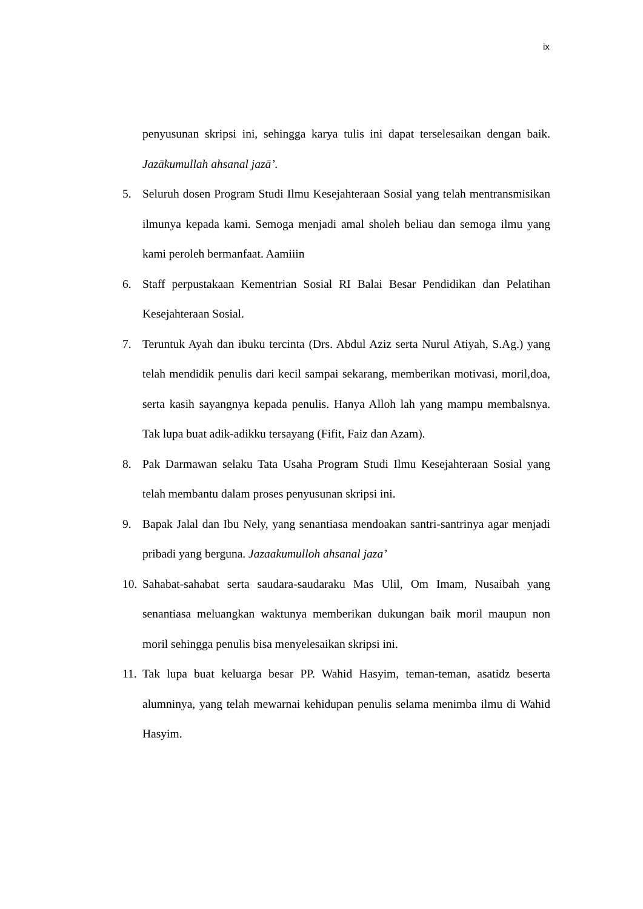ix
penyusunan skripsi ini, sehingga karya tulis ini dapat terselesaikan dengan baik. Jazākumullah ahsanal jazā’.
5. Seluruh dosen Program Studi Ilmu Kesejahteraan Sosial yang telah mentransmisikan ilmunya kepada kami. Semoga menjadi amal sholeh beliau dan semoga ilmu yang kami peroleh bermanfaat. Aamiiin
6. Staff perpustakaan Kementrian Sosial RI Balai Besar Pendidikan dan Pelatihan Kesejahteraan Sosial.
7. Teruntuk Ayah dan ibuku tercinta (Drs. Abdul Aziz serta Nurul Atiyah, S.Ag.) yang telah mendidik penulis dari kecil sampai sekarang, memberikan motivasi, moril,doa, serta kasih sayangnya kepada penulis. Hanya Alloh lah yang mampu membalsnya. Tak lupa buat adik-adikku tersayang (Fifit, Faiz dan Azam).
8. Pak Darmawan selaku Tata Usaha Program Studi Ilmu Kesejahteraan Sosial yang telah membantu dalam proses penyusunan skripsi ini.
9. Bapak Jalal dan Ibu Nely, yang senantiasa mendoakan santri-santrinya agar menjadi pribadi yang berguna. Jazaakumulloh ahsanal jaza’
10. Sahabat-sahabat serta saudara-saudaraku Mas Ulil, Om Imam, Nusaibah yang senantiasa meluangkan waktunya memberikan dukungan baik moril maupun non moril sehingga penulis bisa menyelesaikan skripsi ini.
11. Tak lupa buat keluarga besar PP. Wahid Hasyim, teman-teman, asatidz beserta alumninya, yang telah mewarnai kehidupan penulis selama menimba ilmu di Wahid Hasyim.